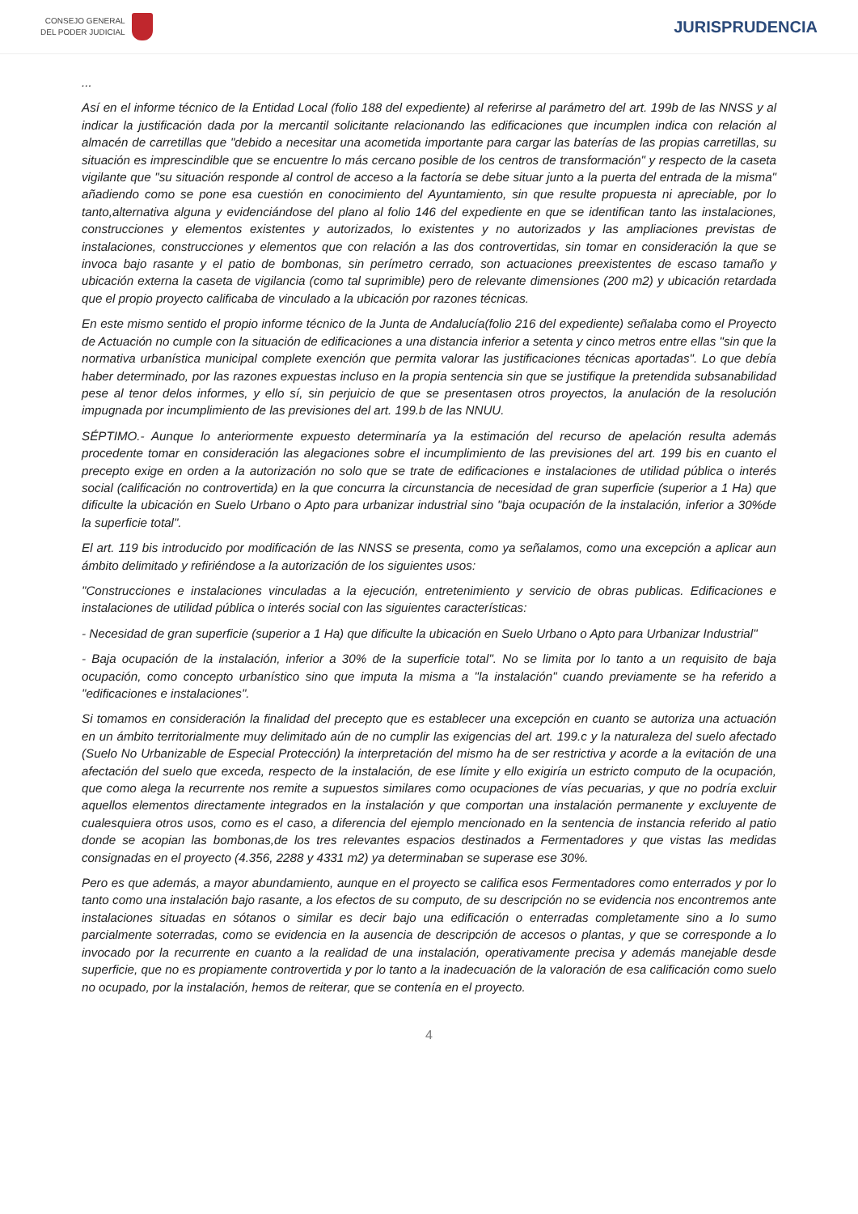CONSEJO GENERAL
DEL PODER JUDICIAL
JURISPRUDENCIA
...
Así en el informe técnico de la Entidad Local (folio 188 del expediente) al referirse al parámetro del art. 199b de las NNSS y al indicar la justificación dada por la mercantil solicitante relacionando las edificaciones que incumplen indica con relación al almacén de carretillas que "debido a necesitar una acometida importante para cargar las baterías de las propias carretillas, su situación es imprescindible que se encuentre lo más cercano posible de los centros de transformación" y respecto de la caseta vigilante que "su situación responde al control de acceso a la factoría se debe situar junto a la puerta del entrada de la misma" añadiendo como se pone esa cuestión en conocimiento del Ayuntamiento, sin que resulte propuesta ni apreciable, por lo tanto,alternativa alguna y evidenciándose del plano al folio 146 del expediente en que se identifican tanto las instalaciones, construcciones y elementos existentes y autorizados, lo existentes y no autorizados y las ampliaciones previstas de instalaciones, construcciones y elementos que con relación a las dos controvertidas, sin tomar en consideración la que se invoca bajo rasante y el patio de bombonas, sin perímetro cerrado, son actuaciones preexistentes de escaso tamaño y ubicación externa la caseta de vigilancia (como tal suprimible) pero de relevante dimensiones (200 m2) y ubicación retardada que el propio proyecto calificaba de vinculado a la ubicación por razones técnicas.
En este mismo sentido el propio informe técnico de la Junta de Andalucía(folio 216 del expediente) señalaba como el Proyecto de Actuación no cumple con la situación de edificaciones a una distancia inferior a setenta y cinco metros entre ellas "sin que la normativa urbanística municipal complete exención que permita valorar las justificaciones técnicas aportadas". Lo que debía haber determinado, por las razones expuestas incluso en la propia sentencia sin que se justifique la pretendida subsanabilidad pese al tenor delos informes, y ello sí, sin perjuicio de que se presentasen otros proyectos, la anulación de la resolución impugnada por incumplimiento de las previsiones del art. 199.b de las NNUU.
SÉPTIMO.- Aunque lo anteriormente expuesto determinaría ya la estimación del recurso de apelación resulta además procedente tomar en consideración las alegaciones sobre el incumplimiento de las previsiones del art. 199 bis en cuanto el precepto exige en orden a la autorización no solo que se trate de edificaciones e instalaciones de utilidad pública o interés social (calificación no controvertida) en la que concurra la circunstancia de necesidad de gran superficie (superior a 1 Ha) que dificulte la ubicación en Suelo Urbano o Apto para urbanizar industrial sino "baja ocupación de la instalación, inferior a 30%de la superficie total".
El art. 119 bis introducido por modificación de las NNSS se presenta, como ya señalamos, como una excepción a aplicar aun ámbito delimitado y refiriéndose a la autorización de los siguientes usos:
"Construcciones e instalaciones vinculadas a la ejecución, entretenimiento y servicio de obras publicas. Edificaciones e instalaciones de utilidad pública o interés social con las siguientes características:
- Necesidad de gran superficie (superior a 1 Ha) que dificulte la ubicación en Suelo Urbano o Apto para Urbanizar Industrial"
- Baja ocupación de la instalación, inferior a 30% de la superficie total". No se limita por lo tanto a un requisito de baja ocupación, como concepto urbanístico sino que imputa la misma a "la instalación" cuando previamente se ha referido a "edificaciones e instalaciones".
Si tomamos en consideración la finalidad del precepto que es establecer una excepción en cuanto se autoriza una actuación en un ámbito territorialmente muy delimitado aún de no cumplir las exigencias del art. 199.c y la naturaleza del suelo afectado (Suelo No Urbanizable de Especial Protección) la interpretación del mismo ha de ser restrictiva y acorde a la evitación de una afectación del suelo que exceda, respecto de la instalación, de ese límite y ello exigiría un estricto computo de la ocupación, que como alega la recurrente nos remite a supuestos similares como ocupaciones de vías pecuarias, y que no podría excluir aquellos elementos directamente integrados en la instalación y que comportan una instalación permanente y excluyente de cualesquiera otros usos, como es el caso, a diferencia del ejemplo mencionado en la sentencia de instancia referido al patio donde se acopian las bombonas,de los tres relevantes espacios destinados a Fermentadores y que vistas las medidas consignadas en el proyecto (4.356, 2288 y 4331 m2) ya determinaban se superase ese 30%.
Pero es que además, a mayor abundamiento, aunque en el proyecto se califica esos Fermentadores como enterrados y por lo tanto como una instalación bajo rasante, a los efectos de su computo, de su descripción no se evidencia nos encontremos ante instalaciones situadas en sótanos o similar es decir bajo una edificación o enterradas completamente sino a lo sumo parcialmente soterradas, como se evidencia en la ausencia de descripción de accesos o plantas, y que se corresponde a lo invocado por la recurrente en cuanto a la realidad de una instalación, operativamente precisa y además manejable desde superficie, que no es propiamente controvertida y por lo tanto a la inadecuación de la valoración de esa calificación como suelo no ocupado, por la instalación, hemos de reiterar, que se contenía en el proyecto.
4